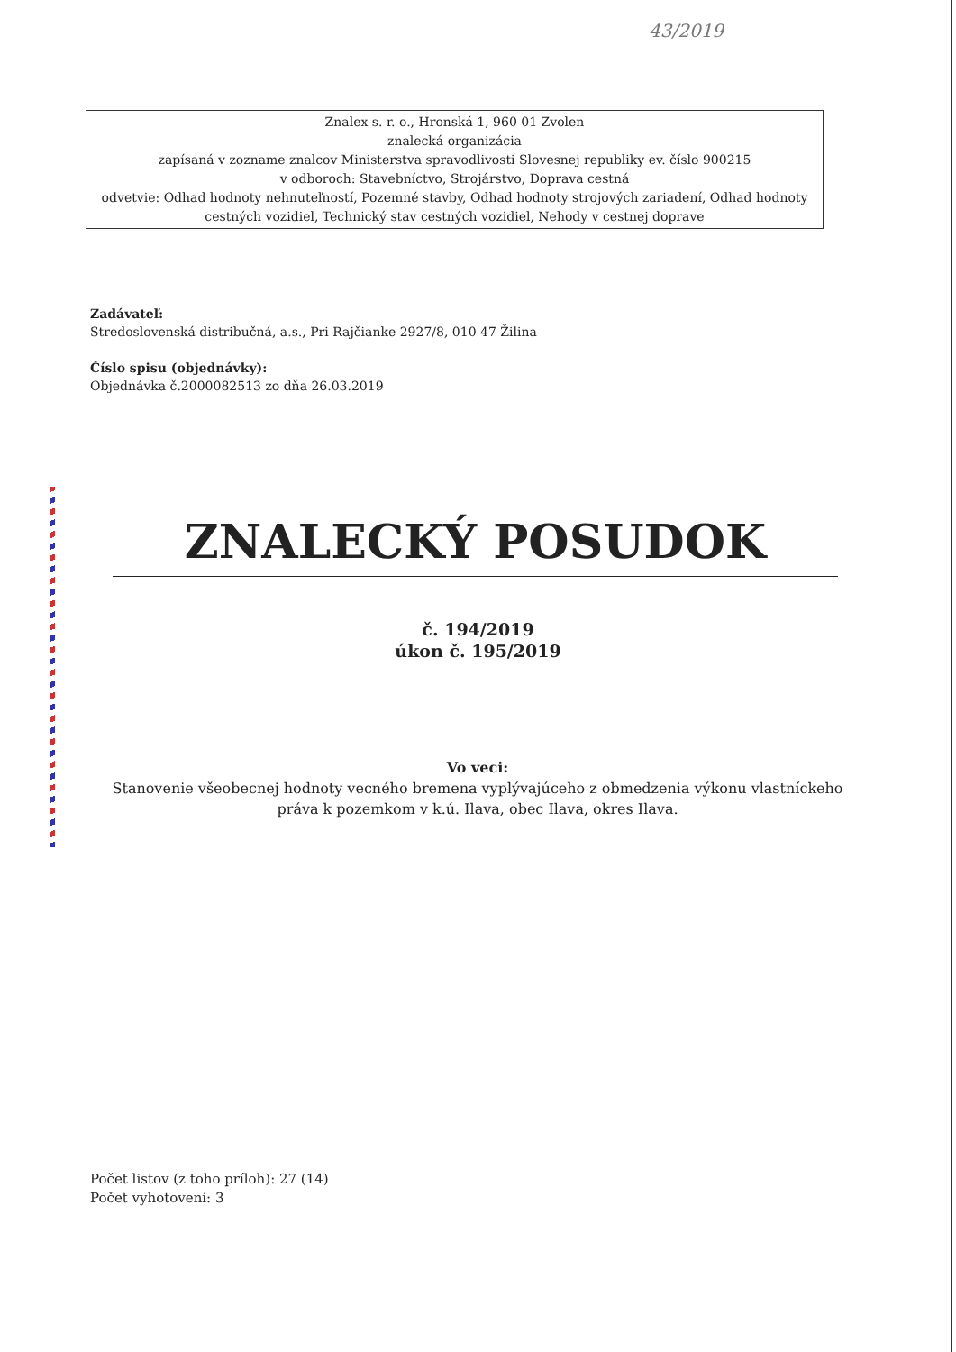43/2019
Znalex s. r. o., Hronská 1, 960 01 Zvolen
znalecká organizácia
zapísaná v zozname znalcov Ministerstva spravodlivosti Slovesnej republiky ev. číslo 900215
v odboroch: Stavebníctvo, Strojárstvo, Doprava cestná
odvetvie: Odhad hodnoty nehnuteľností, Pozemné stavby, Odhad hodnoty strojových zariadení, Odhad hodnoty cestných vozidiel, Technický stav cestných vozidiel, Nehody v cestnej doprave
Zadávateľ:
Stredoslovenská distribučná, a.s., Pri Rajčianke 2927/8, 010 47 Žilina
Číslo spisu (objednávky):
Objednávka č.2000082513 zo dňa 26.03.2019
ZNALECKÝ POSUDOK
č. 194/2019
úkon č. 195/2019
Vo veci:
Stanovenie všeobecnej hodnoty vecného bremena vyplývajúceho z obmedzenia výkonu vlastníckeho práva k pozemkom v k.ú. Ilava, obec Ilava, okres Ilava.
Počet listov (z toho príloh): 27 (14)
Počet vyhotovení: 3